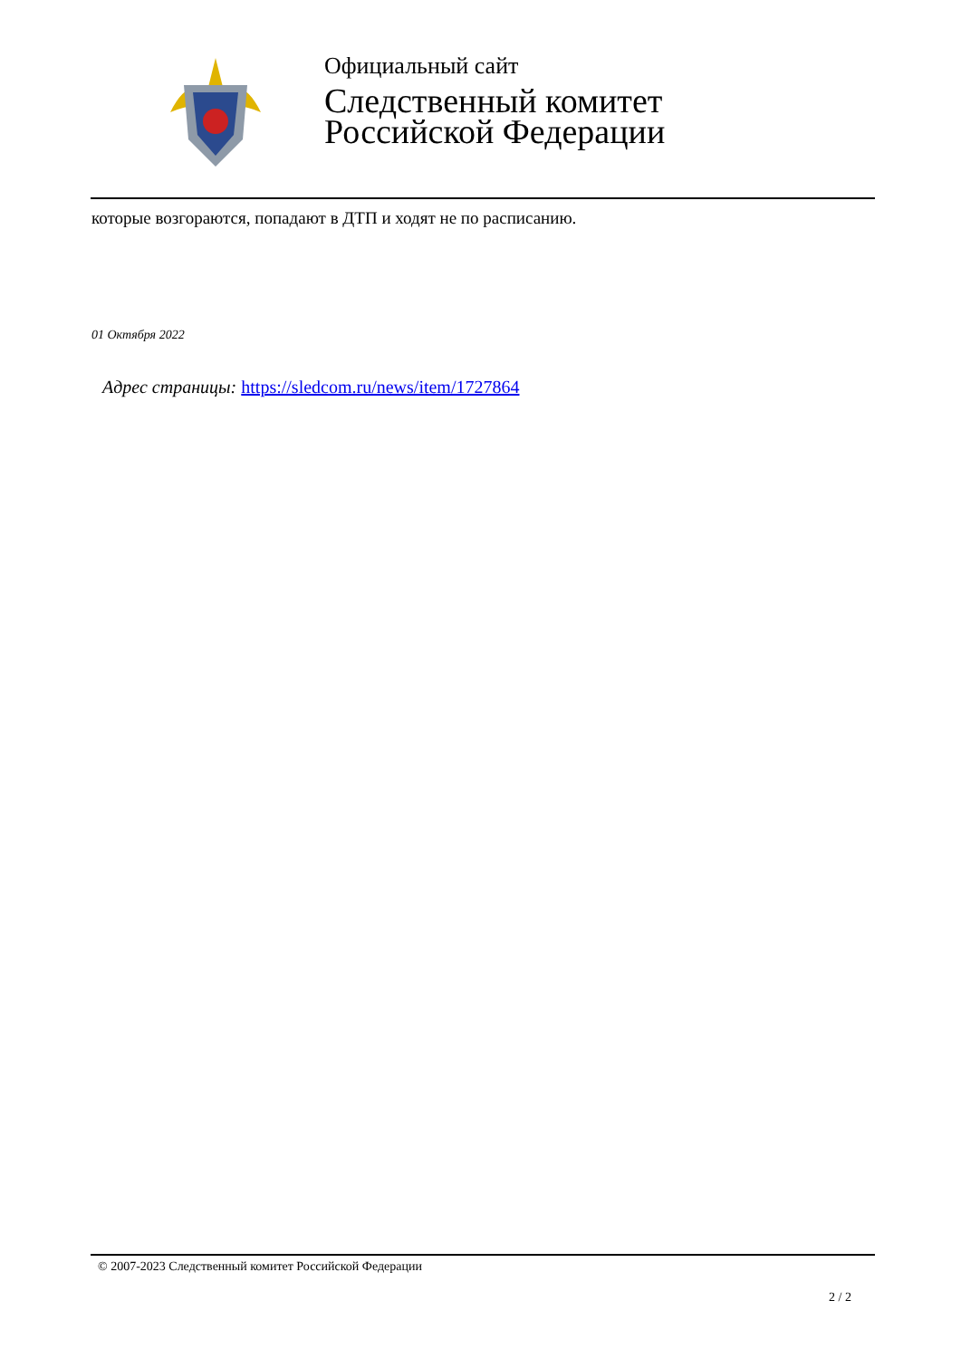Официальный сайт
Следственный комитет
Российской Федерации
которые возгораются, попадают в ДТП и ходят не по расписанию.
01 Октября 2022
Адрес страницы: https://sledcom.ru/news/item/1727864
© 2007-2023 Следственный комитет Российской Федерации
2 / 2